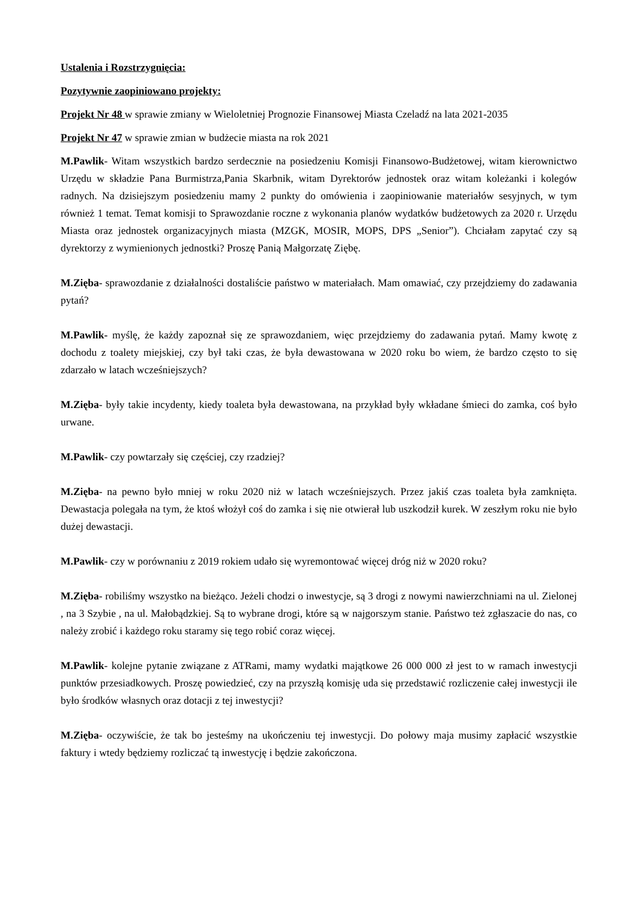Ustalenia i Rozstrzygnięcia:
Pozytywnie zaopiniowano projekty:
Projekt Nr 48 w sprawie zmiany w Wieloletniej Prognozie Finansowej Miasta Czeladź na lata 2021-2035
Projekt Nr 47 w sprawie zmian w budżecie miasta na rok 2021
M.Pawlik- Witam wszystkich bardzo serdecznie na posiedzeniu Komisji Finansowo-Budżetowej, witam kierownictwo Urzędu w składzie Pana Burmistrza,Pania Skarbnik, witam Dyrektorów jednostek oraz witam koleżanki i kolegów radnych. Na dzisiejszym posiedzeniu mamy 2 punkty do omówienia i zaopiniowanie materiałów sesyjnych, w tym również 1 temat. Temat komisji to Sprawozdanie roczne z wykonania planów wydatków budżetowych za 2020 r. Urzędu Miasta oraz jednostek organizacyjnych miasta (MZGK, MOSIR, MOPS, DPS „Senior”). Chciałam zapytać czy są dyrektorzy z wymienionych jednostki? Proszę Panią Małgorzatę Ziębę.
M.Zięba- sprawozdanie z działalności dostaliście państwo w materiałach. Mam omawiać, czy przejdziemy do zadawania pytań?
M.Pawlik- myślę, że każdy zapoznał się ze sprawozdaniem, więc przejdziemy do zadawania pytań. Mamy kwotę z dochodu z toalety miejskiej, czy był taki czas, że była dewastowana w 2020 roku bo wiem, że bardzo często to się zdarzało w latach wcześniejszych?
M.Zięba- były takie incydenty, kiedy toaleta była dewastowana, na przykład były wkładane śmieci do zamka, coś było urwane.
M.Pawlik- czy powtarzały się częściej, czy rzadziej?
M.Zięba- na pewno było mniej w roku 2020 niż w latach wcześniejszych. Przez jakiś czas toaleta była zamknięta. Dewastacja polegała na tym, że ktoś włożył coś do zamka i się nie otwierał lub uszkodził kurek. W zeszłym roku nie było dużej dewastacji.
M.Pawlik- czy w porównaniu z 2019 rokiem udało się wyremontować więcej dróg niż w 2020 roku?
M.Zięba- robiliśmy wszystko na bieżąco. Jeżeli chodzi o inwestycje, są 3 drogi z nowymi nawierzchniami na ul. Zielonej , na 3 Szybie , na ul. Małobądzkiej. Są to wybrane drogi, które są w najgorszym stanie. Państwo też zgłaszacie do nas, co należy zrobić i każdego roku staramy się tego robić coraz więcej.
M.Pawlik- kolejne pytanie związane z ATRami, mamy wydatki majątkowe 26 000 000 zł jest to w ramach inwestycji punktów przesiadkowych. Proszę powiedzieć, czy na przyszłą komisję uda się przedstawić rozliczenie całej inwestycji ile było środków własnych oraz dotacji z tej inwestycji?
M.Zięba- oczywiście, że tak bo jesteśmy na ukończeniu tej inwestycji. Do połowy maja musimy zapłacić wszystkie faktury i wtedy będziemy rozliczać tą inwestycję i będzie zakończona.